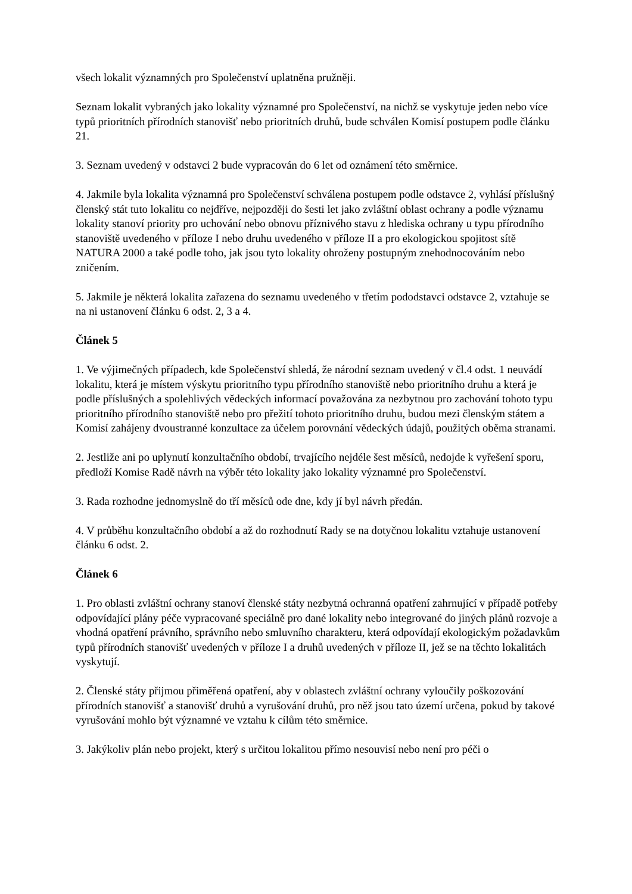všech lokalit významných pro Společenství uplatněna pružněji.
Seznam lokalit vybraných jako lokality významné pro Společenství, na nichž se vyskytuje jeden nebo více typů prioritních přírodních stanovišť nebo prioritních druhů, bude schválen Komisí postupem podle článku 21.
3. Seznam uvedený v odstavci 2 bude vypracován do 6 let od oznámení této směrnice.
4. Jakmile byla lokalita významná pro Společenství schválena postupem podle odstavce 2, vyhlásí příslušný členský stát tuto lokalitu co nejdříve, nejpozději do šesti let jako zvláštní oblast ochrany a podle významu lokality stanoví priority pro uchování nebo obnovu příznivého stavu z hlediska ochrany u typu přírodního stanoviště uvedeného v příloze I nebo druhu uvedeného v příloze II a pro ekologickou spojitost sítě NATURA 2000 a také podle toho, jak jsou tyto lokality ohroženy postupným znehodnocováním nebo zničením.
5. Jakmile je některá lokalita zařazena do seznamu uvedeného v třetím pododstavci odstavce 2, vztahuje se na ni ustanovení článku 6 odst. 2, 3 a 4.
Článek 5
1. Ve výjimečných případech, kde Společenství shledá, že národní seznam uvedený v čl.4 odst. 1 neuvádí lokalitu, která je místem výskytu prioritního typu přírodního stanoviště nebo prioritního druhu a která je podle příslušných a spolehlivých vědeckých informací považována za nezbytnou pro zachování tohoto typu prioritního přírodního stanoviště nebo pro přežití tohoto prioritního druhu, budou mezi členským státem a Komisí zahájeny dvoustranné konzultace za účelem porovnání vědeckých údajů, použitých oběma stranami.
2. Jestliže ani po uplynutí konzultačního období, trvajícího nejdéle šest měsíců, nedojde k vyřešení sporu, předloží Komise Radě návrh na výběr této lokality jako lokality významné pro Společenství.
3. Rada rozhodne jednomyslně do tří měsíců ode dne, kdy jí byl návrh předán.
4. V průběhu konzultačního období a až do rozhodnutí Rady se na dotyčnou lokalitu vztahuje ustanovení článku 6 odst. 2.
Článek 6
1. Pro oblasti zvláštní ochrany stanoví členské státy nezbytná ochranná opatření zahrnující v případě potřeby odpovídající plány péče vypracované speciálně pro dané lokality nebo integrované do jiných plánů rozvoje a vhodná opatření právního, správního nebo smluvního charakteru, která odpovídají ekologickým požadavkům typů přírodních stanovišť uvedených v příloze I a druhů uvedených v příloze II, jež se na těchto lokalitách vyskytují.
2. Členské státy přijmou přiměřená opatření, aby v oblastech zvláštní ochrany vyloučily poškozování přírodních stanovišť a stanovišť druhů a vyrušování druhů, pro něž jsou tato území určena, pokud by takové vyrušování mohlo být významné ve vztahu k cílům této směrnice.
3. Jakýkoliv plán nebo projekt, který s určitou lokalitou přímo nesouvisí nebo není pro péči o